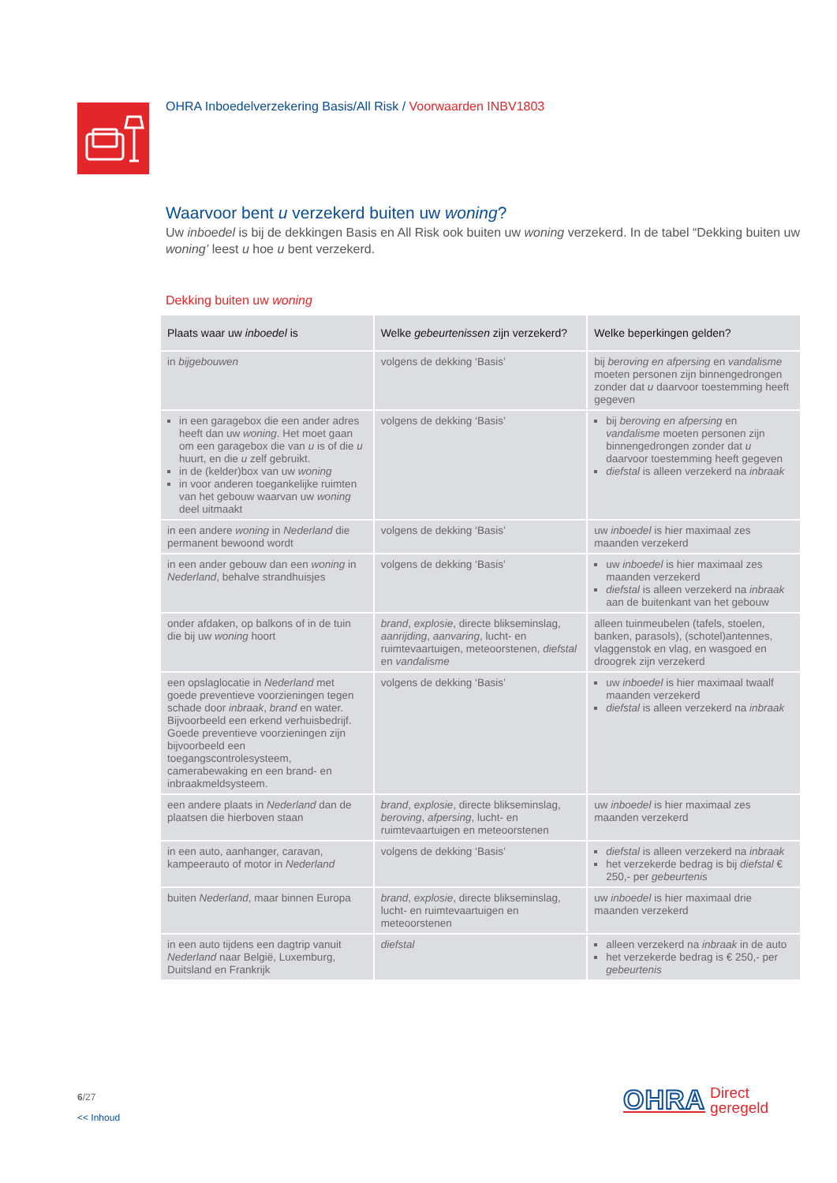OHRA Inboedelverzekering Basis/All Risk / Voorwaarden INBV1803
Waarvoor bent u verzekerd buiten uw woning?
Uw inboedel is bij de dekkingen Basis en All Risk ook buiten uw woning verzekerd. In de tabel “Dekking buiten uw woning’ leest u hoe u bent verzekerd.
Dekking buiten uw woning
| Plaats waar uw inboedel is | Welke gebeurtenissen zijn verzekerd? | Welke beperkingen gelden? |
| --- | --- | --- |
| in bijgebouwen | volgens de dekking ‘Basis’ | bij beroving en afpersing en vandalisme moeten personen zijn binnengedrongen zonder dat u daarvoor toestemming heeft gegeven |
| in een garagebox die een ander adres heeft dan uw woning . Het moet gaan om een garagebox die van u is of die u huurt, en die u zelf gebruikt. in de (kelder)box van uw woning in voor anderen toegankelijke ruimten van het gebouw waarvan uw woning deel uitmaakt | volgens de dekking ‘Basis’ | bij beroving en afpersing en vandalisme moeten personen zijn binnengedrongen zonder dat u daarvoor toestemming heeft gegeven diefstal is alleen verzekerd na inbraak |
| in een andere woning in Nederland die permanent bewoond wordt | volgens de dekking ‘Basis’ | uw inboedel is hier maximaal zes maanden verzekerd |
| in een ander gebouw dan een woning in Nederland , behalve strandhuisjes | volgens de dekking ‘Basis’ | uw inboedel is hier maximaal zes maanden verzekerd diefstal is alleen verzekerd na inbraak aan de buitenkant van het gebouw |
| onder afdaken, op balkons of in de tuin die bij uw woning hoort | brand , explosie , directe blikseminslag, aanrijding , aanvaring , lucht- en ruimtevaartuigen, meteoorstenen, diefstal en vandalisme | alleen tuinmeubelen (tafels, stoelen, banken, parasols), (schotel)antennes, vlaggenstok en vlag, en wasgoed en droogrek zijn verzekerd |
| een opslaglocatie in Nederland met goede preventieve voorzieningen tegen schade door inbraak , brand en water. Bijvoorbeeld een erkend verhuisbedrijf. Goede preventieve voorzieningen zijn bijvoorbeeld een toegangscontrolesysteem, camerabewaking en een brand- en inbraakmeldsysteem. | volgens de dekking ‘Basis’ | uw inboedel is hier maximaal twaalf maanden verzekerd diefstal is alleen verzekerd na inbraak |
| een andere plaats in Nederland dan de plaatsen die hierboven staan | brand , explosie , directe blikseminslag, beroving , afpersing , lucht- en ruimtevaartuigen en meteoorstenen | uw inboedel is hier maximaal zes maanden verzekerd |
| in een auto, aanhanger, caravan, kampeerauto of motor in Nederland | volgens de dekking ‘Basis’ | diefstal is alleen verzekerd na inbraak het verzekerde bedrag is bij diefstal € 250,- per gebeurtenis |
| buiten Nederland , maar binnen Europa | brand , explosie , directe blikseminslag, lucht- en ruimtevaartuigen en meteoorstenen | uw inboedel is hier maximaal drie maanden verzekerd |
| in een auto tijdens een dagtrip vanuit Nederland naar België, Luxemburg, Duitsland en Frankrijk | diefstal | alleen verzekerd na inbraak in de auto het verzekerde bedrag is € 250,- per gebeurtenis |
6/27
<< Inhoud
OHRA Direct
geregeld